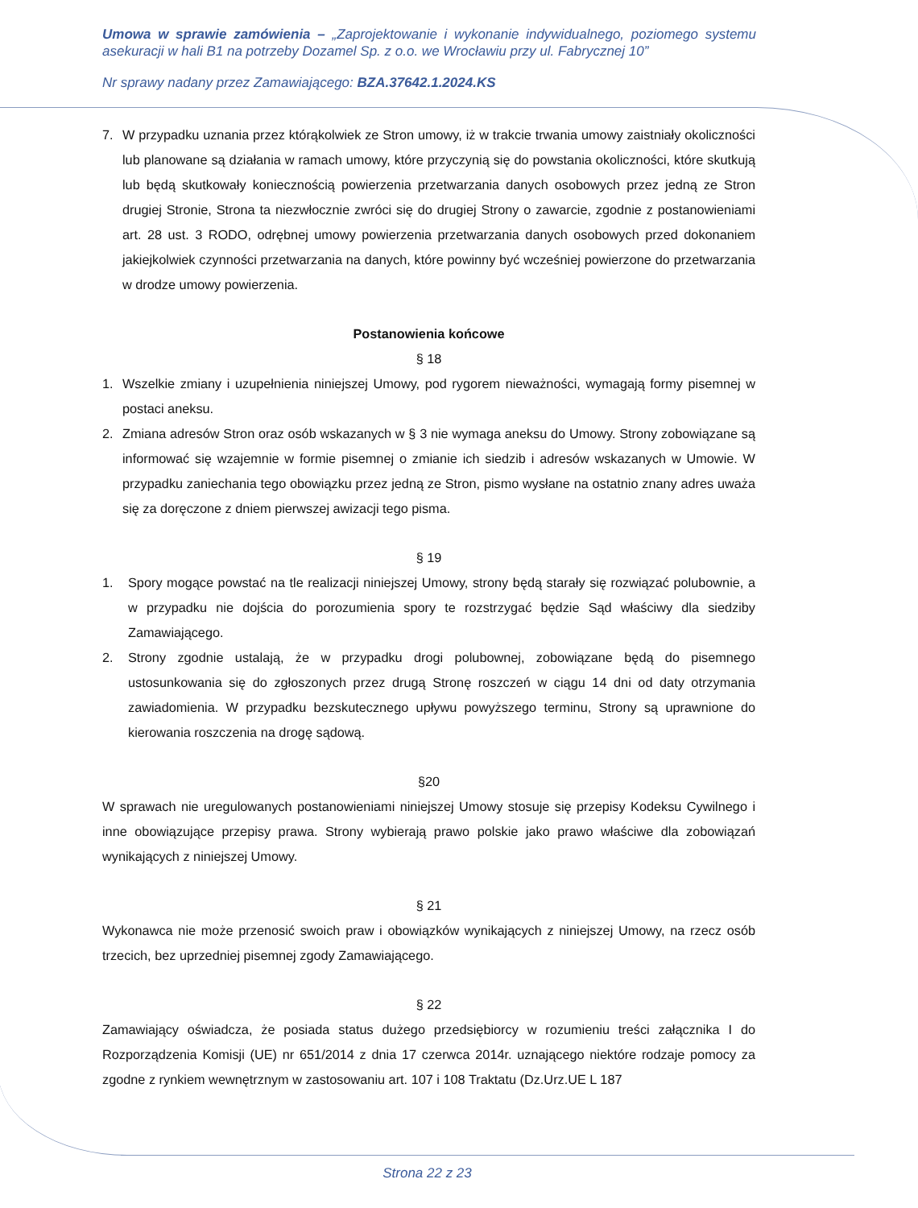Umowa w sprawie zamówienia – „Zaprojektowanie i wykonanie indywidualnego, poziomego systemu asekuracji w hali B1 na potrzeby Dozamel Sp. z o.o. we Wrocławiu przy ul. Fabrycznej 10”
Nr sprawy nadany przez Zamawiającego: BZA.37642.1.2024.KS
7. W przypadku uznania przez którąkolwiek ze Stron umowy, iż w trakcie trwania umowy zaistniały okoliczności lub planowane są działania w ramach umowy, które przyczynią się do powstania okoliczności, które skutkują lub będą skutkowały koniecznością powierzenia przetwarzania danych osobowych przez jedną ze Stron drugiej Stronie, Strona ta niezwłocznie zwróci się do drugiej Strony o zawarcie, zgodnie z postanowieniami art. 28 ust. 3 RODO, odrębnej umowy powierzenia przetwarzania danych osobowych przed dokonaniem jakiejkolwiek czynności przetwarzania na danych, które powinny być wcześniej powierzone do przetwarzania w drodze umowy powierzenia.
Postanowienia końcowe
§ 18
1. Wszelkie zmiany i uzupełnienia niniejszej Umowy, pod rygorem nieważności, wymagają formy pisemnej w postaci aneksu.
2. Zmiana adresów Stron oraz osób wskazanych w § 3 nie wymaga aneksu do Umowy. Strony zobowiązane są informować się wzajemnie w formie pisemnej o zmianie ich siedzib i adresów wskazanych w Umowie. W przypadku zaniechania tego obowiązku przez jedną ze Stron, pismo wysłane na ostatnio znany adres uważa się za doręczone z dniem pierwszej awizacji tego pisma.
§ 19
1. Spory mogące powstać na tle realizacji niniejszej Umowy, strony będą starały się rozwiązać polubownie, a w przypadku nie dojścia do porozumienia spory te rozstrzygać będzie Sąd właściwy dla siedziby Zamawiającego.
2. Strony zgodnie ustalają, że w przypadku drogi polubownej, zobowiązane będą do pisemnego ustosunkowania się do zgłoszonych przez drugą Stronę roszczeń w ciągu 14 dni od daty otrzymania zawiadomienia. W przypadku bezskutecznego upływu powyższego terminu, Strony są uprawnione do kierowania roszczenia na drogę sądową.
§20
W sprawach nie uregulowanych postanowieniami niniejszej Umowy stosuje się przepisy Kodeksu Cywilnego i inne obowiązujące przepisy prawa. Strony wybierają prawo polskie jako prawo właściwe dla zobowiązań wynikających z niniejszej Umowy.
§ 21
Wykonawca nie może przenosić swoich praw i obowiązków wynikających z niniejszej Umowy, na rzecz osób trzecich, bez uprzedniej pisemnej zgody Zamawiającego.
§ 22
Zamawiający oświadcza, że posiada status dużego przedsiębiorcy w rozumieniu treści załącznika I do Rozporządzenia Komisji (UE) nr 651/2014 z dnia 17 czerwca 2014r. uznającego niektóre rodzaje pomocy za zgodne z rynkiem wewnętrznym w zastosowaniu art. 107 i 108 Traktatu (Dz.Urz.UE L 187
Strona 22 z 23